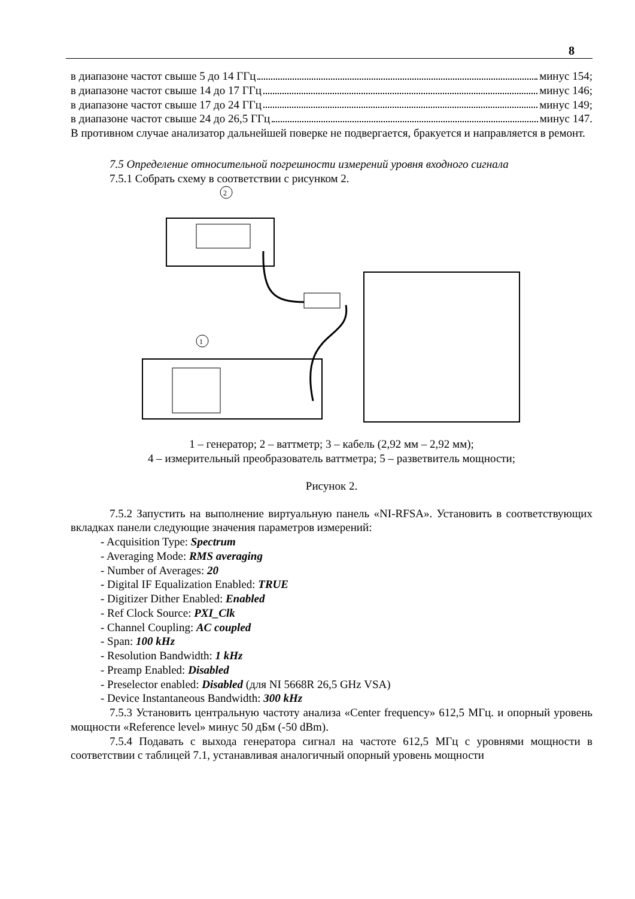8
в диапазоне частот свыше 5 до 14 ГГц минус 154;
в диапазоне частот свыше 14 до 17 ГГц минус 146;
в диапазоне частот свыше 17 до 24 ГГц минус 149;
в диапазоне частот свыше 24 до 26,5 ГГц минус 147.
В противном случае анализатор дальнейшей поверке не подвергается, бракуется и направляется в ремонт.
7.5 Определение относительной погрешности измерений уровня входного сигнала
7.5.1 Собрать схему в соответствии с рисунком 2.
2
1
1 – генератор; 2 – ваттметр; 3 – кабель (2,92 мм – 2,92 мм);
4 – измерительный преобразователь ваттметра; 5 – разветвитель мощности;
Рисунок 2.
7.5.2 Запустить на выполнение виртуальную панель «NI-RFSA». Установить в соответствующих вкладках панели следующие значения параметров измерений:
- Acquisition Type: Spectrum
- Averaging Mode: RMS averaging
- Number of Averages: 20
- Digital IF Equalization Enabled: TRUE
- Digitizer Dither Enabled: Enabled
- Ref Clock Source: PXI_Clk
- Channel Coupling: AC coupled
- Span: 100 kHz
- Resolution Bandwidth: 1 kHz
- Preamp Enabled: Disabled
- Preselector enabled: Disabled (для NI 5668R 26,5 GHz VSA)
- Device Instantaneous Bandwidth: 300 kHz
7.5.3 Установить центральную частоту анализа «Center frequency» 612,5 МГц. и опорный уровень мощности «Reference level» минус 50 дБм (-50 dBm).
7.5.4 Подавать с выхода генератора сигнал на частоте 612,5 МГц с уровнями мощности в соответствии с таблицей 7.1, устанавливая аналогичный опорный уровень мощности